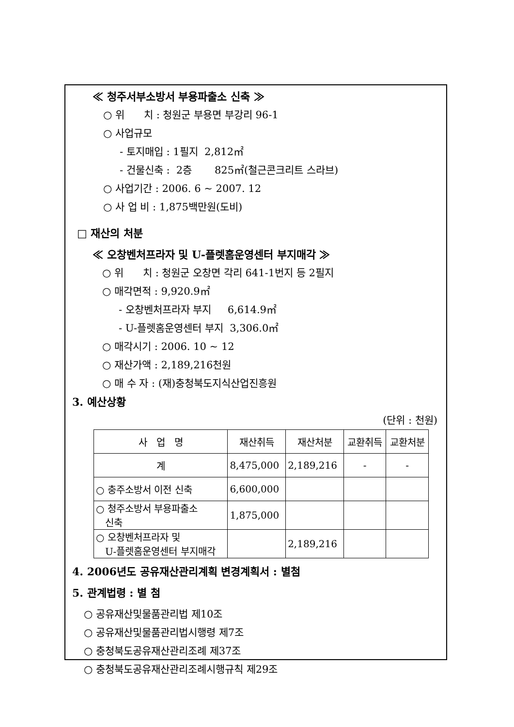≪ 청주서부소방서 부용파출소 신축 ≫
○ 위 치 : 청원군 부용면 부강리 96-1
○ 사업규모
- 토지매입 : 1필지 2,812㎡
- 건물신축 : 2층 825㎡(철근콘크리트 스라브)
○ 사업기간 : 2006. 6 ~ 2007. 12
○ 사 업 비 : 1,875백만원(도비)
□ 재산의 처분
≪ 오창벤처프라자 및 U-플렛홈운영센터 부지매각 ≫
○ 위 치 : 청원군 오창면 각리 641-1번지 등 2필지
○ 매각면적 : 9,920.9㎡
- 오창벤처프라자 부지 6,614.9㎡
- U-플렛홈운영센터 부지 3,306.0㎡
○ 매각시기 : 2006. 10 ~ 12
○ 재산가액 : 2,189,216천원
○ 매 수 자 : (재)충청북도지식산업진흥원
3. 예산상황
(단위 : 천원)
| 사 업 명 | 재산취득 | 재산처분 | 교환취득 | 교환처분 |
| 계 | 8,475,000 | 2,189,216 | - | - |
| ○ 충주소방서 이전 신축 | 6,600,000 | | | |
| ○ 청주소방서 부용파출소 신축 | 1,875,000 | | | |
| ○ 오창벤처프라자 및 U-플렛홈운영센터 부지매각 | | 2,189,216 | | |
4. 2006년도 공유재산관리계획 변경계획서 : 별첨
5. 관계법령 : 별 첨
○ 공유재산및물품관리법 제10조
○ 공유재산및물품관리법시행령 제7조
○ 충청북도공유재산관리조례 제37조
○ 충청북도공유재산관리조례시행규칙 제29조